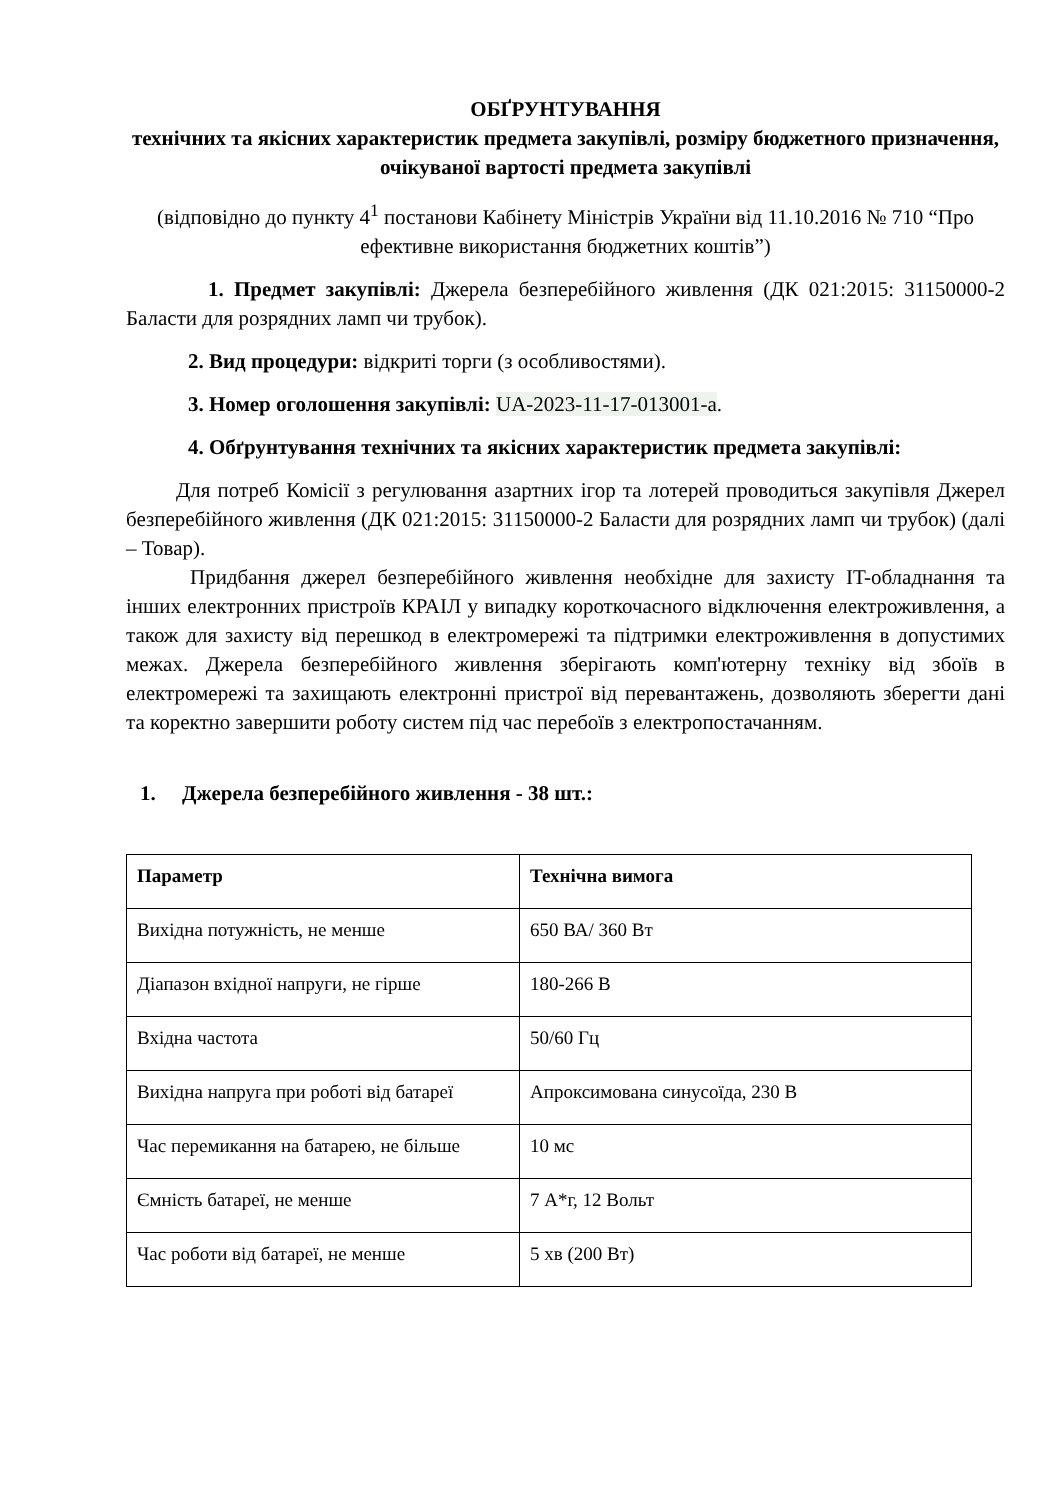ОБҐРУНТУВАННЯ
технічних та якісних характеристик предмета закупівлі, розміру бюджетного призначення, очікуваної вартості предмета закупівлі
(відповідно до пункту 4<sup>1</sup> постанови Кабінету Міністрів України від 11.10.2016 № 710 “Про ефективне використання бюджетних коштів”)
1. Предмет закупівлі: Джерела безперебійного живлення (ДК 021:2015: 31150000-2 Баласти для розрядних ламп чи трубок).
2. Вид процедури: відкриті торги (з особливостями).
3. Номер оголошення закупівлі: UA-2023-11-17-013001-a.
4. Обґрунтування технічних та якісних характеристик предмета закупівлі:
Для потреб Комісії з регулювання азартних ігор та лотерей проводиться закупівля Джерел безперебійного живлення (ДК 021:2015: 31150000-2 Баласти для розрядних ламп чи трубок) (далі – Товар).
Придбання джерел безперебійного живлення необхідне для захисту IT-обладнання та інших електронних пристроїв КРАІЛ у випадку короткочасного відключення електроживлення, а також для захисту від перешкод в електромережі та підтримки електроживлення в допустимих межах. Джерела безперебійного живлення зберігають комп'ютерну техніку від збоїв в електромережі та захищають електронні пристрої від перевантажень, дозволяють зберегти дані та коректно завершити роботу систем під час перебоїв з електропостачанням.
1. Джерела безперебійного живлення - 38 шт.:
| Параметр | Технічна вимога |
| --- | --- |
| Вихідна потужність, не менше | 650 ВА/ 360 Вт |
| Діапазон вхідної напруги, не гірше | 180-266 В |
| Вхідна частота | 50/60 Гц |
| Вихідна напруга при роботі від батареї | Апроксимована синусоїда, 230 В |
| Час перемикання на батарею, не більше | 10 мс |
| Ємність батареї, не менше | 7 А*г, 12 Вольт |
| Час роботи від батареї, не менше | 5 хв (200 Вт) |